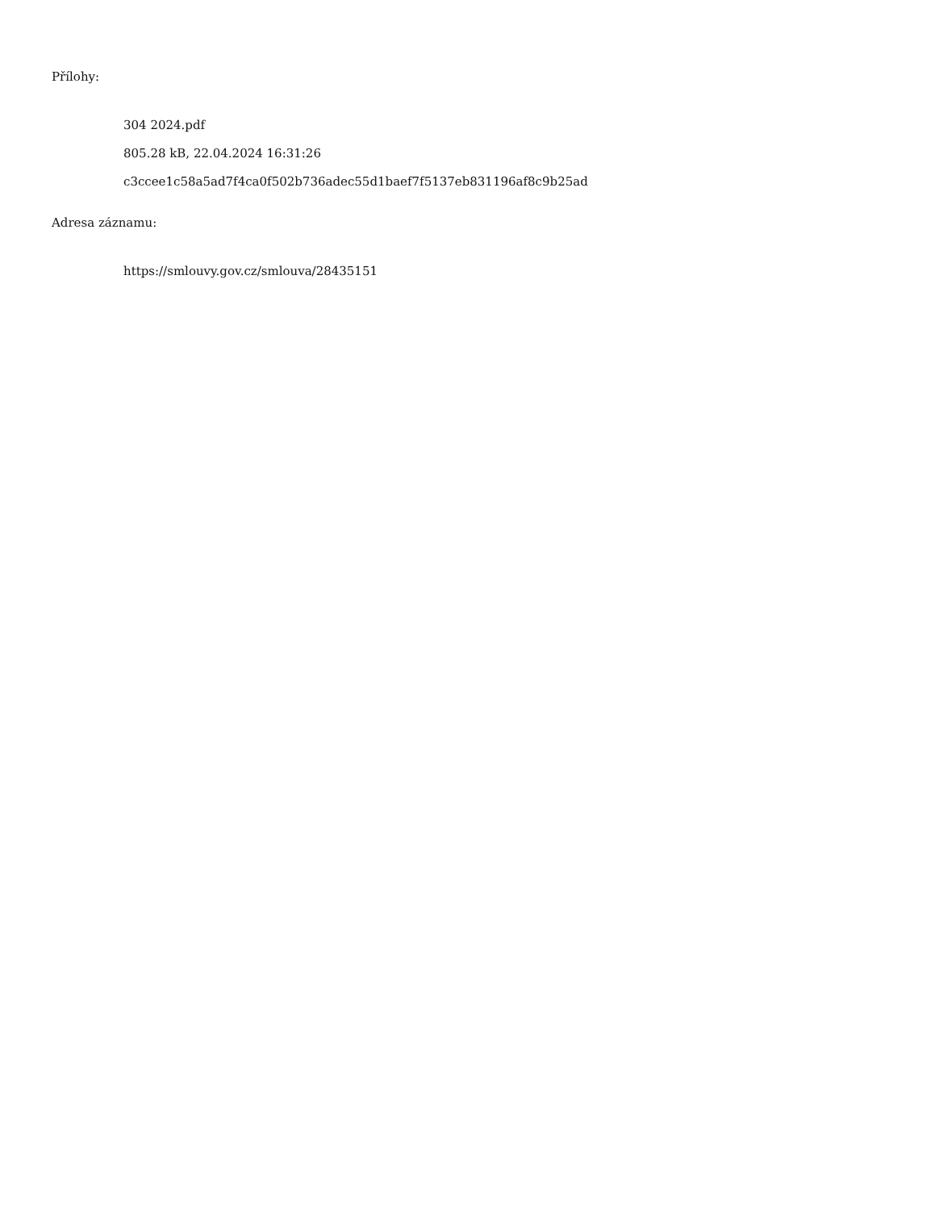Přílohy:
304 2024.pdf
805.28 kB, 22.04.2024 16:31:26
c3ccee1c58a5ad7f4ca0f502b736adec55d1baef7f5137eb831196af8c9b25ad
Adresa záznamu:
https://smlouvy.gov.cz/smlouva/28435151